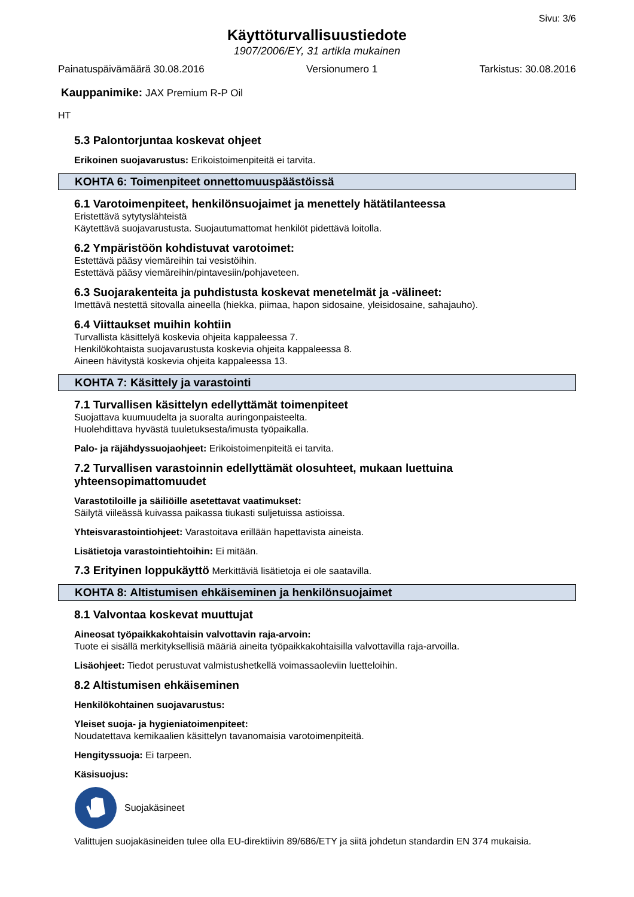Sivu: 3/6
Käyttöturvallisuustiedote
1907/2006/EY, 31 artikla mukainen
Painatuspäivämäärä 30.08.2016 Versionumero 1 Tarkistus: 30.08.2016
Kauppanimike: JAX Premium R-P Oil
HT
5.3 Palontorjuntaa koskevat ohjeet
Erikoinen suojavarustus: Erikoistoimenpiteitä ei tarvita.
KOHTA 6: Toimenpiteet onnettomuuspäästöissä
6.1 Varotoimenpiteet, henkilönsuojaimet ja menettely hätätilanteessa
Eristettävä sytytyslähteistä
Käytettävä suojavarustusta. Suojautumattomat henkilöt pidettävä loitolla.
6.2 Ympäristöön kohdistuvat varotoimet:
Estettävä pääsy viemäreihin tai vesistöihin.
Estettävä pääsy viemäreihin/pintavesiin/pohjaveteen.
6.3 Suojarakenteita ja puhdistusta koskevat menetelmät ja -välineet:
Imettävä nestettä sitovalla aineella (hiekka, piimaa, hapon sidosaine, yleisidosaine, sahajauho).
6.4 Viittaukset muihin kohtiin
Turvallista käsittelyä koskevia ohjeita kappaleessa 7.
Henkilökohtaista suojavarustusta koskevia ohjeita kappaleessa 8.
Aineen hävitystä koskevia ohjeita kappaleessa 13.
KOHTA 7: Käsittely ja varastointi
7.1 Turvallisen käsittelyn edellyttämät toimenpiteet
Suojattava kuumuudelta ja suoralta auringonpaisteelta.
Huolehdittava hyvästä tuuletuksesta/imusta työpaikalla.
Palo- ja räjähdyssuojaohjeet: Erikoistoimenpiteitä ei tarvita.
7.2 Turvallisen varastoinnin edellyttämät olosuhteet, mukaan luettuina yhteensopimattomuudet
Varastotiloille ja säiliöille asetettavat vaatimukset:
Säilytä viileässä kuivassa paikassa tiukasti suljetuissa astioissa.
Yhteisvarastointiohjeet: Varastoitava erillään hapettavista aineista.
Lisätietoja varastointiehtoihin: Ei mitään.
7.3 Erityinen loppukäyttö Merkittäviä lisätietoja ei ole saatavilla.
KOHTA 8: Altistumisen ehkäiseminen ja henkilönsuojaimet
8.1 Valvontaa koskevat muuttujat
Aineosat työpaikkakohtaisin valvottavin raja-arvoin:
Tuote ei sisällä merkityksellisiä määriä aineita työpaikkakohtaisilla valvottavilla raja-arvoilla.
Lisäohjeet: Tiedot perustuvat valmistushetkellä voimassaoleviin luetteloihin.
8.2 Altistumisen ehkäiseminen
Henkilökohtainen suojavarustus:
Yleiset suoja- ja hygieniatoimenpiteet:
Noudatettava kemikaalien käsittelyn tavanomaisia varotoimenpiteitä.
Hengityssuoja: Ei tarpeen.
Käsisuojus:
Suojakäsineet
Valittujen suojakäsineiden tulee olla EU-direktiivin 89/686/ETY ja siitä johdetun standardin EN 374 mukaisia.